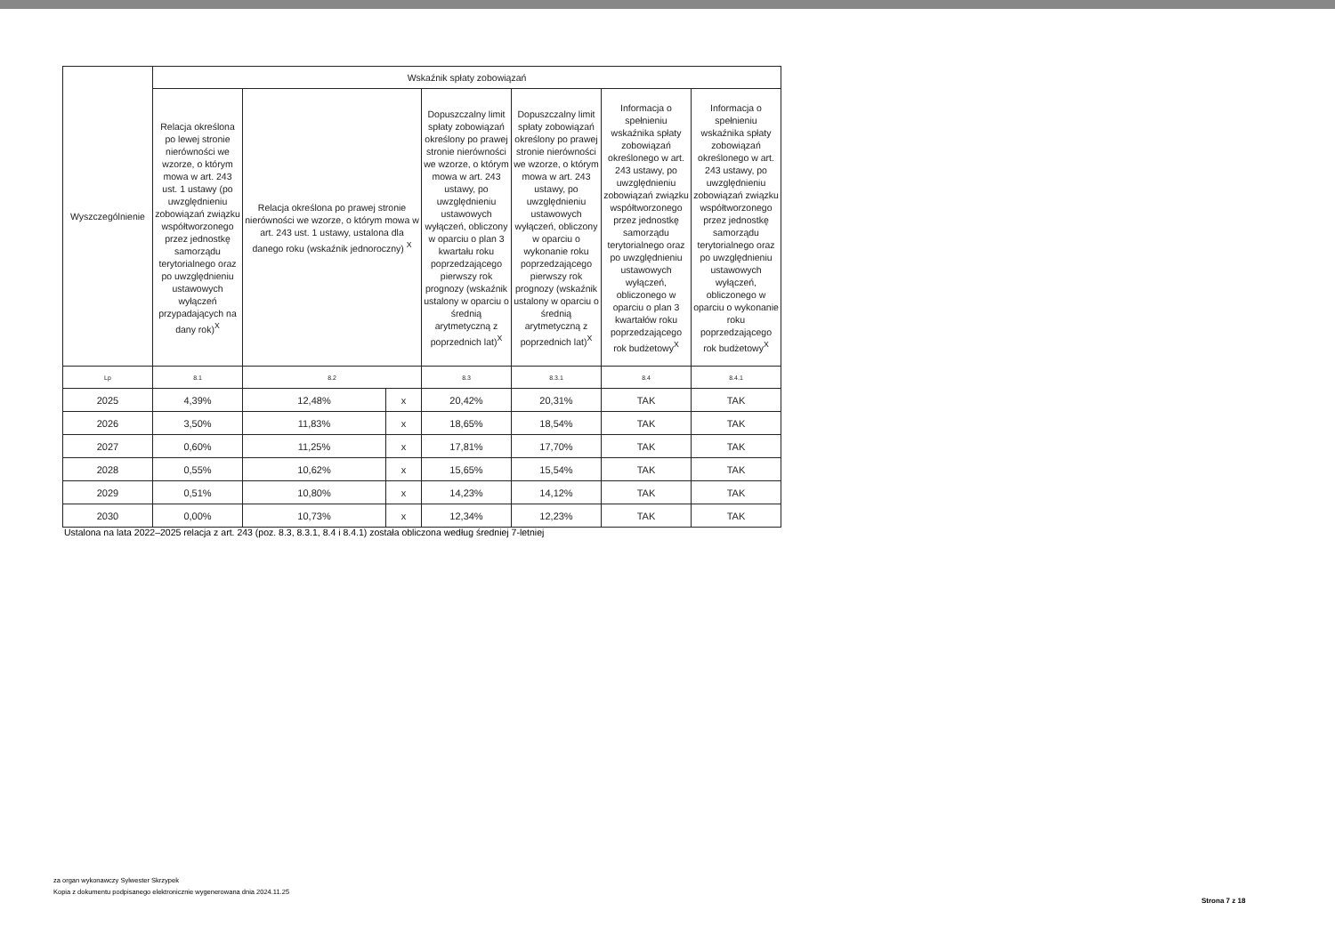| Wyszczególnienie | Wskaźnik spłaty zobowiązań | | | | | | |
| --- | --- | --- | --- | --- | --- | --- | --- |
| | Relacja określona po lewej stronie nierówności we wzorze, o którym mowa w art. 243 ust. 1 ustawy (po uwzględnieniu zobowiązań związku współtworzonego przez jednostkę samorządu terytorialnego oraz po uwzględnieniu ustawowych wyłączeń przypadających na dany rok)<sup>X</sup> | Relacja określona po prawej stronie nierówności we wzorze, o którym mowa w art. 243 ust. 1 ustawy, ustalona dla danego roku (wskaźnik jednoroczny) <sup>X</sup> | | Dopuszczalny limit spłaty zobowiązań określony po prawej stronie nierówności we wzorze, o którym mowa w art. 243 ustawy, po uwzględnieniu ustawowych wyłączeń, obliczony w oparciu o plan 3 kwartału roku poprzedzającego pierwszy rok prognozy (wskaźnik ustalony w oparciu o średnią arytmetyczną z poprzednich lat)<sup>X</sup> | Dopuszczalny limit spłaty zobowiązań określony po prawej stronie nierówności we wzorze, o którym mowa w art. 243 ustawy, po uwzględnieniu ustawowych wyłączeń, obliczony w oparciu o wykonanie roku poprzedzającego pierwszy rok prognozy (wskaźnik ustalony w oparciu o średnią arytmetyczną z poprzednich lat)<sup>X</sup> | Informacja o spełnieniu wskaźnika spłaty zobowiązań określonego w art. 243 ustawy, po uwzględnieniu zobowiązań związku współtworzonego przez jednostkę samorządu terytorialnego oraz po uwzględnieniu ustawowych wyłączeń, obliczonego w oparciu o plan 3 kwartałów roku poprzedzającego rok budżetowy<sup>X</sup> | Informacja o spełnieniu wskaźnika spłaty zobowiązań określonego w art. 243 ustawy, po uwzględnieniu zobowiązań związku współtworzonego przez jednostkę samorządu terytorialnego oraz po uwzględnieniu ustawowych wyłączeń, obliczonego w oparciu o wykonanie roku poprzedzającego rok budżetowy<sup>X</sup> |
| Lp | 8.1 | 8.2 | | 8.3 | 8.3.1 | 8.4 | 8.4.1 |
| 2025 | 4,39% | 12,48% | x | 20,42% | 20,31% | TAK | TAK |
| 2026 | 3,50% | 11,83% | x | 18,65% | 18,54% | TAK | TAK |
| 2027 | 0,60% | 11,25% | x | 17,81% | 17,70% | TAK | TAK |
| 2028 | 0,55% | 10,62% | x | 15,65% | 15,54% | TAK | TAK |
| 2029 | 0,51% | 10,80% | x | 14,23% | 14,12% | TAK | TAK |
| 2030 | 0,00% | 10,73% | x | 12,34% | 12,23% | TAK | TAK |
Ustalona na lata 2022–2025 relacja z art. 243 (poz. 8.3, 8.3.1, 8.4 i 8.4.1) została obliczona według średniej 7-letniej
za organ wykonawczy Sylwester Skrzypek
Kopia z dokumentu podpisanego elektronicznie wygenerowana dnia 2024.11.25
Strona 7 z 18